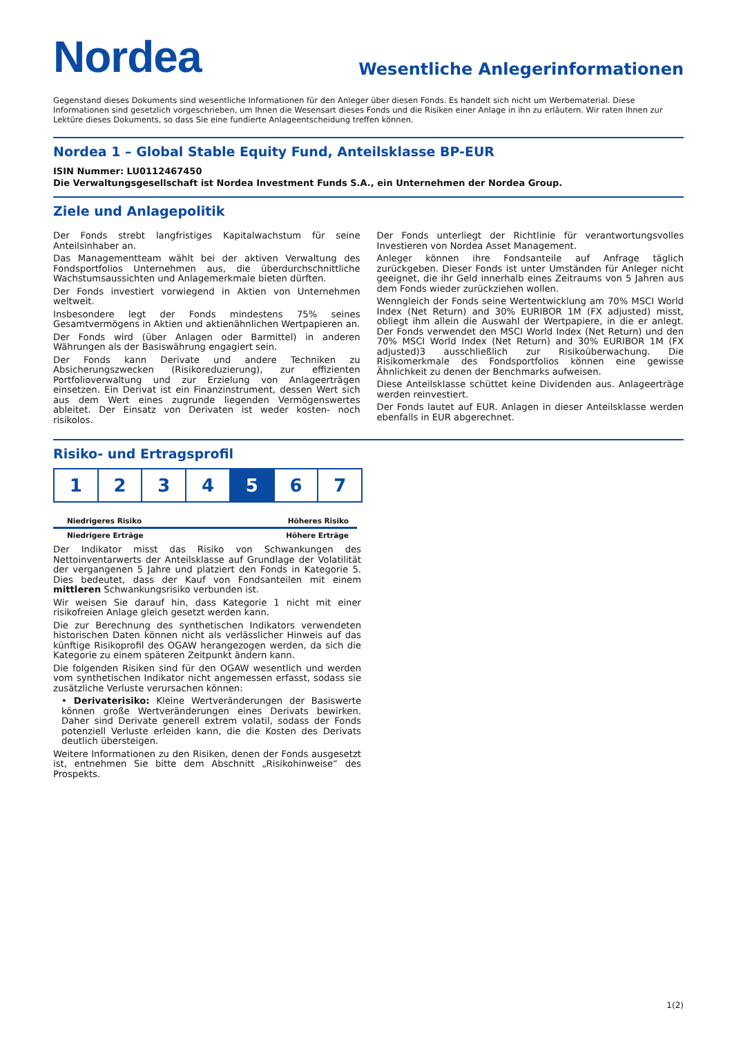Nordea
Wesentliche Anlegerinformationen
Gegenstand dieses Dokuments sind wesentliche Informationen für den Anleger über diesen Fonds. Es handelt sich nicht um Werbematerial. Diese Informationen sind gesetzlich vorgeschrieben, um Ihnen die Wesensart dieses Fonds und die Risiken einer Anlage in ihn zu erläutern. Wir raten Ihnen zur Lektüre dieses Dokuments, so dass Sie eine fundierte Anlageentscheidung treffen können.
Nordea 1 – Global Stable Equity Fund, Anteilsklasse BP-EUR
ISIN Nummer: LU0112467450
Die Verwaltungsgesellschaft ist Nordea Investment Funds S.A., ein Unternehmen der Nordea Group.
Ziele und Anlagepolitik
Der Fonds strebt langfristiges Kapitalwachstum für seine Anteilsinhaber an.
Das Managementteam wählt bei der aktiven Verwaltung des Fondsportfolios Unternehmen aus, die überdurchschnittliche Wachstumsaussichten und Anlagemerkmale bieten dürften.
Der Fonds investiert vorwiegend in Aktien von Unternehmen weltweit.
Insbesondere legt der Fonds mindestens 75% seines Gesamtvermögens in Aktien und aktienähnlichen Wertpapieren an.
Der Fonds wird (über Anlagen oder Barmittel) in anderen Währungen als der Basiswährung engagiert sein.
Der Fonds kann Derivate und andere Techniken zu Absicherungszwecken (Risikoreduzierung), zur effizienten Portfolioverwaltung und zur Erzielung von Anlageerträgen einsetzen. Ein Derivat ist ein Finanzinstrument, dessen Wert sich aus dem Wert eines zugrunde liegenden Vermögenswertes ableitet. Der Einsatz von Derivaten ist weder kosten- noch risikolos.
Der Fonds unterliegt der Richtlinie für verantwortungsvolles Investieren von Nordea Asset Management.
Anleger können ihre Fondsanteile auf Anfrage täglich zurückgeben. Dieser Fonds ist unter Umständen für Anleger nicht geeignet, die ihr Geld innerhalb eines Zeitraums von 5 Jahren aus dem Fonds wieder zurückziehen wollen.
Wenngleich der Fonds seine Wertentwicklung am 70% MSCI World Index (Net Return) and 30% EURIBOR 1M (FX adjusted) misst, obliegt ihm allein die Auswahl der Wertpapiere, in die er anlegt. Der Fonds verwendet den MSCI World Index (Net Return) und den 70% MSCI World Index (Net Return) and 30% EURIBOR 1M (FX adjusted)3 ausschließlich zur Risikoüberwachung. Die Risikomerkmale des Fondsportfolios können eine gewisse Ähnlichkeit zu denen der Benchmarks aufweisen.
Diese Anteilsklasse schüttet keine Dividenden aus. Anlageerträge werden reinvestiert.
Der Fonds lautet auf EUR. Anlagen in dieser Anteilsklasse werden ebenfalls in EUR abgerechnet.
Risiko- und Ertragsprofil
1 2 3 4 5 6 7
Niedrigeres Risiko Höheres Risiko
Niedrigere Erträge Höhere Erträge
Der Indikator misst das Risiko von Schwankungen des Nettoinventarwerts der Anteilsklasse auf Grundlage der Volatilität der vergangenen 5 Jahre und platziert den Fonds in Kategorie 5. Dies bedeutet, dass der Kauf von Fondsanteilen mit einem mittleren Schwankungsrisiko verbunden ist.
Wir weisen Sie darauf hin, dass Kategorie 1 nicht mit einer risikofreien Anlage gleich gesetzt werden kann.
Die zur Berechnung des synthetischen Indikators verwendeten historischen Daten können nicht als verlässlicher Hinweis auf das künftige Risikoprofil des OGAW herangezogen werden, da sich die Kategorie zu einem späteren Zeitpunkt ändern kann.
Die folgenden Risiken sind für den OGAW wesentlich und werden vom synthetischen Indikator nicht angemessen erfasst, sodass sie zusätzliche Verluste verursachen können:
• Derivaterisiko: Kleine Wertveränderungen der Basiswerte können große Wertveränderungen eines Derivats bewirken. Daher sind Derivate generell extrem volatil, sodass der Fonds potenziell Verluste erleiden kann, die die Kosten des Derivats deutlich übersteigen.
Weitere Informationen zu den Risiken, denen der Fonds ausgesetzt ist, entnehmen Sie bitte dem Abschnitt „Risikohinweise“ des Prospekts.
1(2)